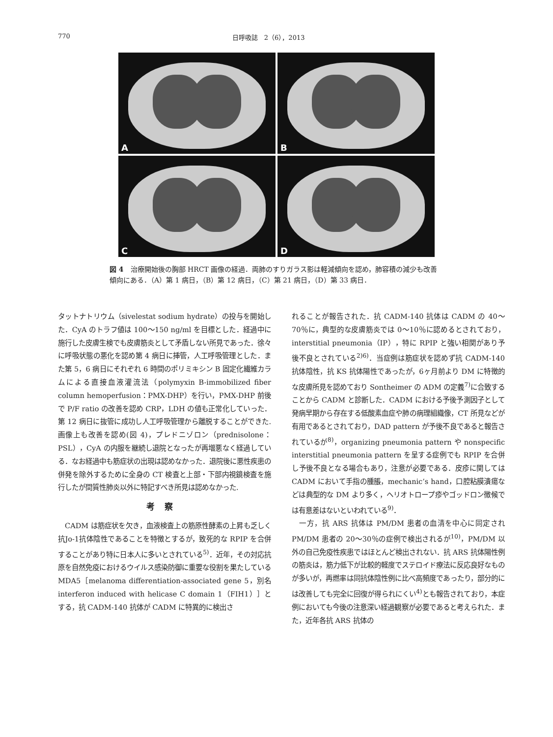770 日呼吸誌　2（6），2013
A
B
C
D
図 4　治療開始後の胸部 HRCT 画像の経過．両肺のすりガラス影は軽減傾向を認め，肺容積の減少も改善傾向にある．（A）第 1 病日，（B）第 12 病日，（C）第 21 病日，（D）第 33 病日．
タットナトリウム（sivelestat sodium hydrate）の投与を開始した．CyA のトラフ値は 100〜150 ng/ml を目標とした．経過中に施行した皮膚生検でも皮膚筋炎として矛盾しない所見であった．徐々に呼吸状態の悪化を認め第 4 病日に挿管，人工呼吸管理とした．また第 5，6 病日にそれぞれ 6 時間のポリミキシン B 固定化繊維カラムによる直接血液灌流法（polymyxin B-immobilized fiber column hemoperfusion：PMX-DHP）を行い，PMX-DHP 前後で P/F ratio の改善を認め CRP，LDH の値も正常化していった．第 12 病日に抜管に成功し人工呼吸管理から離脱することができた.画像上も改善を認め(図 4)，プレドニゾロン（prednisolone：PSL），CyA の内服を継続し退院となったが再増悪なく経過している．なお経過中も筋症状の出現は認めなかった．退院後に悪性疾患の併発を除外するために全身の CT 検査と上部・下部内視鏡検査を施行したが間質性肺炎以外に特記すべき所見は認めなかった.
考察
　CADM は筋症状を欠き，血液検査上の筋原性酵素の上昇も乏しく抗Jo-1抗体陰性であることを特徴とするが，致死的な RPIP を合併することがあり特に日本人に多いとされている<sup>5)</sup>．近年，その対応抗原を自然免疫におけるウイルス感染防御に重要な役割を果たしている MDA5［melanoma differentiation-associated gene 5，別名 interferon induced with helicase C domain 1（FIH1）］とする，抗 CADM-140 抗体が CADM に特異的に検出さ
れることが報告された．抗 CADM-140 抗体は CADM の 40〜70％に，典型的な皮膚筋炎では 0〜10％に認めるとされており，interstitial pneumonia（IP），特に RPIP と強い相関があり予後不良とされている<sup>2)6)</sup>．当症例は筋症状を認めず抗 CADM-140 抗体陰性，抗 KS 抗体陽性であったが，6ヶ月前より DM に特徴的な皮膚所見を認めており Sontheimer の ADM の定義<sup>7)</sup>に合致することから CADM と診断した．CADM における予後予測因子として発病早期から存在する低酸素血症や肺の病理組織像，CT 所見などが有用であるとされており，DAD pattern が予後不良であると報告されているが<sup>8)</sup>，organizing pneumonia pattern や nonspecific interstitial pneumonia pattern を呈する症例でも RPIP を合併し予後不良となる場合もあり，注意が必要である．皮疹に関しては CADM において手指の腫脹，mechanic’s hand，口腔粘膜潰瘍などは典型的な DM より多く，ヘリオトロープ疹やゴッドロン徴候では有意差はないといわれている<sup>9)</sup>．
　一方，抗 ARS 抗体は PM/DM 患者の血清を中心に同定され PM/DM 患者の 20〜30％の症例で検出されるが<sup>10)</sup>，PM/DM 以外の自己免疫性疾患ではほとんど検出されない．抗 ARS 抗体陽性例の筋炎は，筋力低下が比較的軽度でステロイド療法に反応良好なものが多いが，再燃率は同抗体陰性例に比べ高頻度であったり，部分的には改善しても完全に回復が得られにくい<sup>4)</sup>とも報告されており，本症例においても今後の注意深い経過観察が必要であると考えられた．また，近年各抗 ARS 抗体の